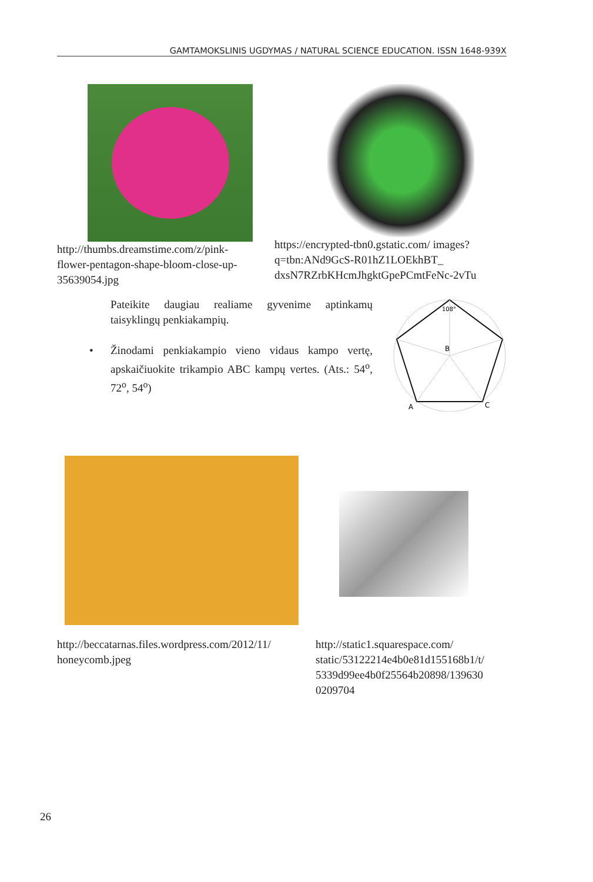GAMTAMOKSLINIS UGDYMAS / NATURAL SCIENCE EDUCATION. ISSN 1648-939X
http://thumbs.dreamstime.com/z/pink-flower-pentagon-shape-bloom-close-up-35639054.jpg
https://encrypted-tbn0.gstatic.com/ images?q=tbn:ANd9GcS-R01hZ1LOEkhBT_ dxsN7RZrbKHcmJhgktGpePCmtFeNc-2vTu
Pateikite daugiau realiame gyvenime aptinkamų taisyklingų penkiakampių.
• Žinodami penkiakampio vieno vidaus kampo vertę, apskaičiuokite trikampio ABC kampų vertes. (Ats.: 54<sup>o</sup>, 72<sup>o</sup>, 54<sup>o</sup>)
108°
B
A
C
http://beccatarnas.files.wordpress.com/2012/11/ honeycomb.jpeg
http://static1.squarespace.com/ static/53122214e4b0e81d155168b1/t/ 5339d99ee4b0f25564b20898/139630 0209704
26